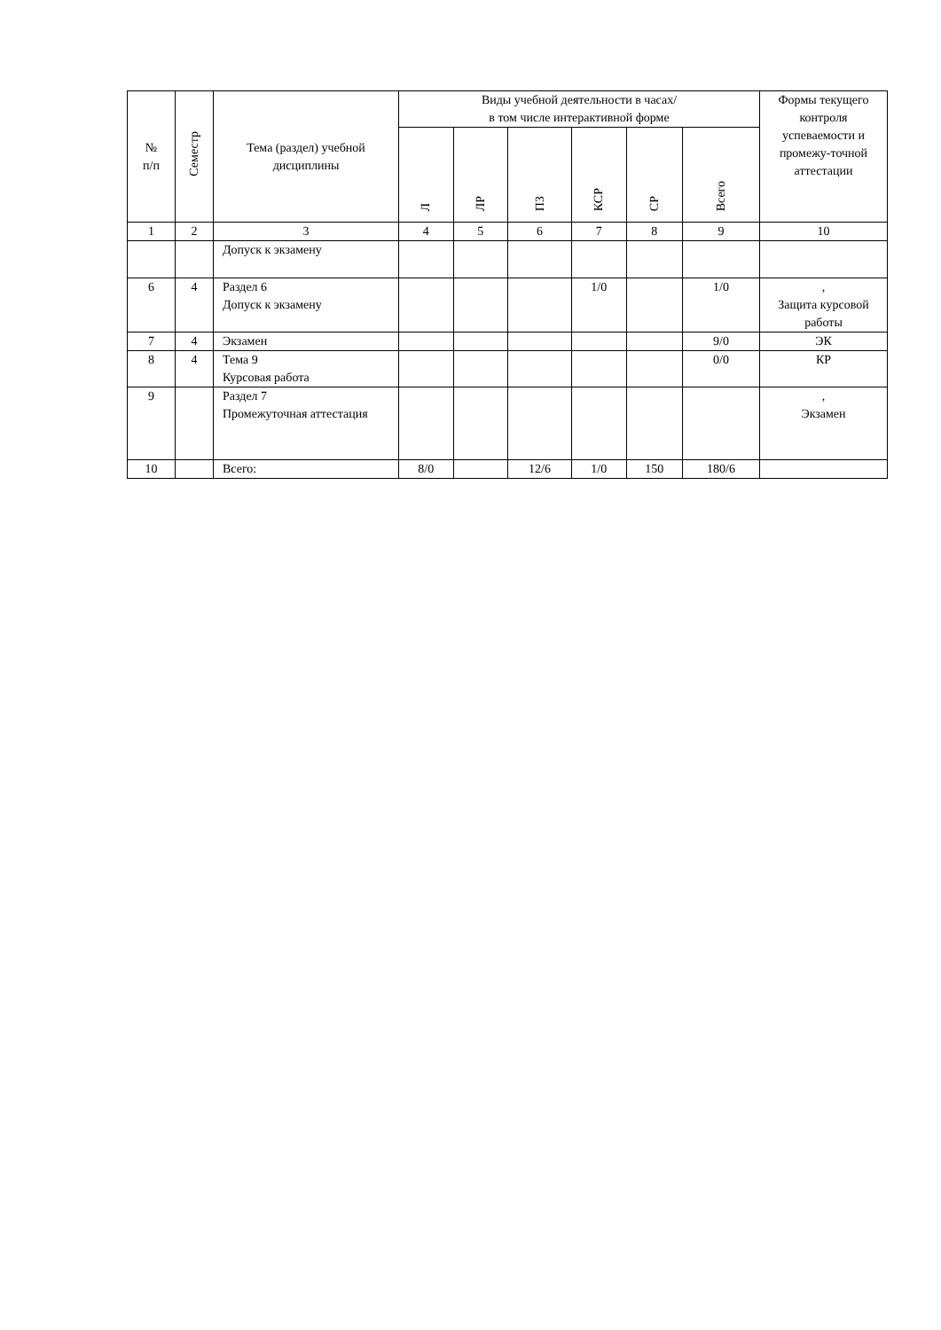| № п/п | Семестр | Тема (раздел) учебной дисциплины | Виды учебной деятельности в часах/ в том числе интерактивной форме | | | | | | Формы текущего контроля успеваемости и промежу-точной аттестации |
| --- | --- | --- | --- | --- | --- | --- | --- | --- | --- |
| | | | Л | ЛР | ПЗ | КСР | СР | Всего | |
| 1 | 2 | 3 | 4 | 5 | 6 | 7 | 8 | 9 | 10 |
| | | Допуск к экзамену | | | | | | | |
| 6 | 4 | Раздел 6 Допуск к экзамену | | | | 1/0 | | 1/0 | , Защита курсовой работы |
| 7 | 4 | Экзамен | | | | | | 9/0 | ЭК |
| 8 | 4 | Тема 9 Курсовая работа | | | | | | 0/0 | КР |
| 9 | | Раздел 7 Промежуточная аттестация | | | | | | | , Экзамен |
| 10 | | Всего: | 8/0 | | 12/6 | 1/0 | 150 | 180/6 | |